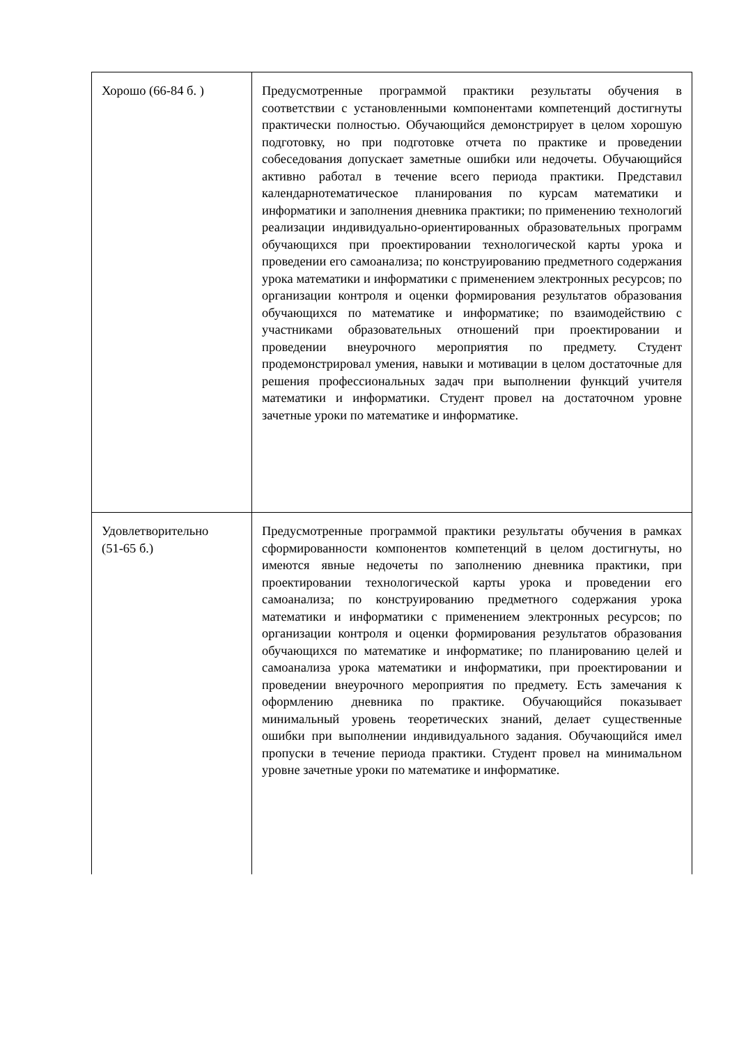| Хорошо (66-84 б. ) | Предусмотренные программой практики результаты обучения в соответствии с установленными компонентами компетенций достигнуты практически полностью. Обучающийся демонстрирует в целом хорошую подготовку, но при подготовке отчета по практике и проведении собеседования допускает заметные ошибки или недочеты. Обучающийся активно работал в течение всего периода практики. Представил календарнотематическое планирования по курсам математики и информатики и заполнения дневника практики; по применению технологий реализации индивидуально-ориентированных образовательных программ обучающихся при проектировании технологической карты урока и проведении его самоанализа; по конструированию предметного содержания урока математики и информатики с применением электронных ресурсов; по организации контроля и оценки формирования результатов образования обучающихся по математике и информатике; по взаимодействию с участниками образовательных отношений при проектировании и проведении внеурочного мероприятия по предмету. Студент продемонстрировал умения, навыки и мотивации в целом достаточные для решения профессиональных задач при выполнении функций учителя математики и информатики. Студент провел на достаточном уровне зачетные уроки по математике и информатике. |
| Удовлетворительно (51-65 б.) | Предусмотренные программой практики результаты обучения в рамках сформированности компонентов компетенций в целом достигнуты, но имеются явные недочеты по заполнению дневника практики, при проектировании технологической карты урока и проведении его самоанализа; по конструированию предметного содержания урока математики и информатики с применением электронных ресурсов; по организации контроля и оценки формирования результатов образования обучающихся по математике и информатике; по планированию целей и самоанализа урока математики и информатики, при проектировании и проведении внеурочного мероприятия по предмету. Есть замечания к оформлению дневника по практике. Обучающийся показывает минимальный уровень теоретических знаний, делает существенные ошибки при выполнении индивидуального задания. Обучающийся имел пропуски в течение периода практики. Студент провел на минимальном уровне зачетные уроки по математике и информатике. |